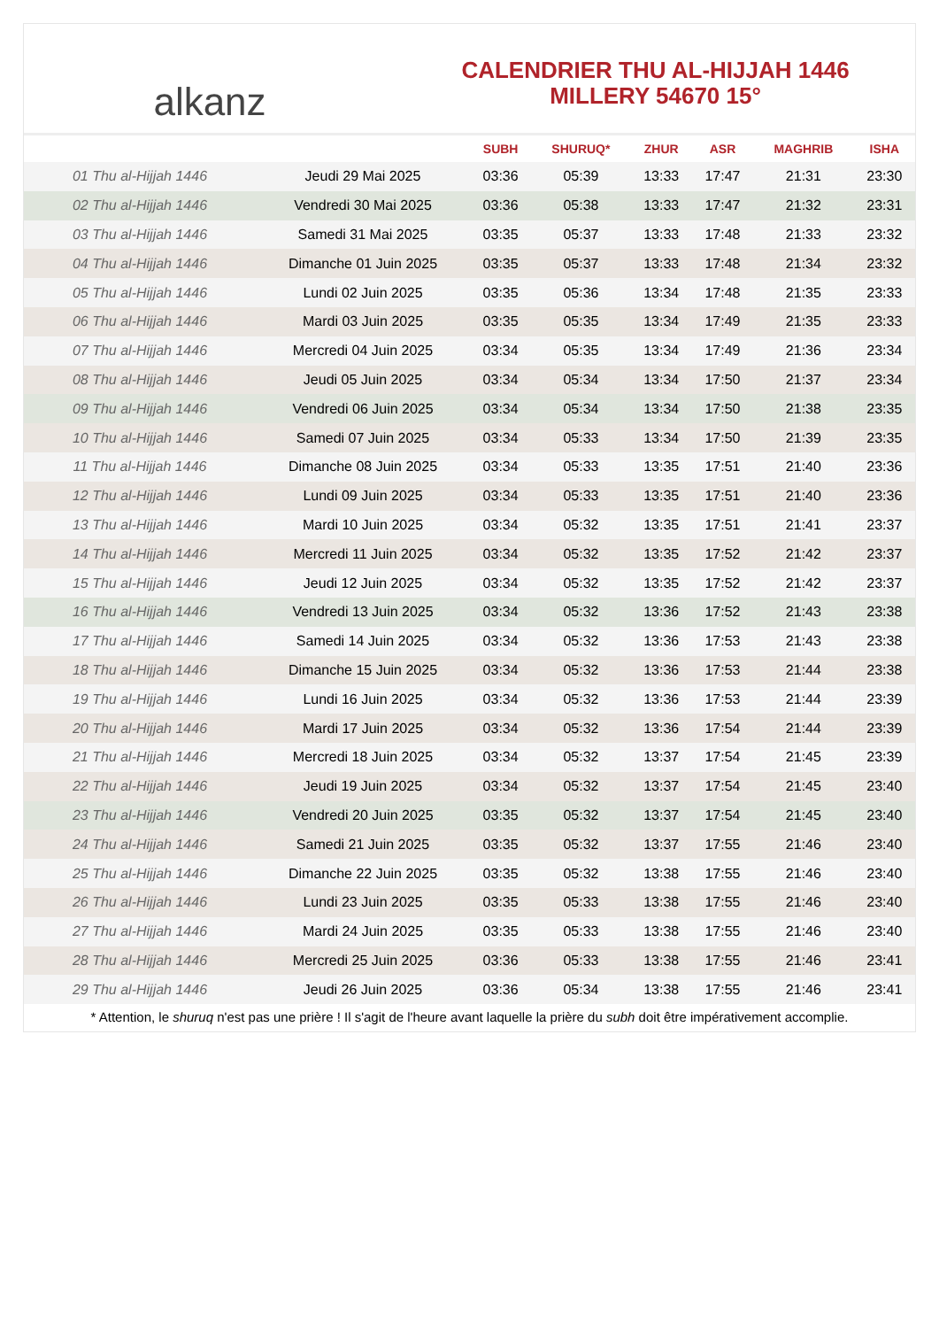alkanz
CALENDRIER THU AL-HIJJAH 1446
MILLERY 54670 15°
| | | SUBH | SHURUQ* | ZHUR | ASR | MAGHRIB | ISHA |
| --- | --- | --- | --- | --- | --- | --- | --- |
| 01 Thu al-Hijjah 1446 | Jeudi 29 Mai 2025 | 03:36 | 05:39 | 13:33 | 17:47 | 21:31 | 23:30 |
| 02 Thu al-Hijjah 1446 | Vendredi 30 Mai 2025 | 03:36 | 05:38 | 13:33 | 17:47 | 21:32 | 23:31 |
| 03 Thu al-Hijjah 1446 | Samedi 31 Mai 2025 | 03:35 | 05:37 | 13:33 | 17:48 | 21:33 | 23:32 |
| 04 Thu al-Hijjah 1446 | Dimanche 01 Juin 2025 | 03:35 | 05:37 | 13:33 | 17:48 | 21:34 | 23:32 |
| 05 Thu al-Hijjah 1446 | Lundi 02 Juin 2025 | 03:35 | 05:36 | 13:34 | 17:48 | 21:35 | 23:33 |
| 06 Thu al-Hijjah 1446 | Mardi 03 Juin 2025 | 03:35 | 05:35 | 13:34 | 17:49 | 21:35 | 23:33 |
| 07 Thu al-Hijjah 1446 | Mercredi 04 Juin 2025 | 03:34 | 05:35 | 13:34 | 17:49 | 21:36 | 23:34 |
| 08 Thu al-Hijjah 1446 | Jeudi 05 Juin 2025 | 03:34 | 05:34 | 13:34 | 17:50 | 21:37 | 23:34 |
| 09 Thu al-Hijjah 1446 | Vendredi 06 Juin 2025 | 03:34 | 05:34 | 13:34 | 17:50 | 21:38 | 23:35 |
| 10 Thu al-Hijjah 1446 | Samedi 07 Juin 2025 | 03:34 | 05:33 | 13:34 | 17:50 | 21:39 | 23:35 |
| 11 Thu al-Hijjah 1446 | Dimanche 08 Juin 2025 | 03:34 | 05:33 | 13:35 | 17:51 | 21:40 | 23:36 |
| 12 Thu al-Hijjah 1446 | Lundi 09 Juin 2025 | 03:34 | 05:33 | 13:35 | 17:51 | 21:40 | 23:36 |
| 13 Thu al-Hijjah 1446 | Mardi 10 Juin 2025 | 03:34 | 05:32 | 13:35 | 17:51 | 21:41 | 23:37 |
| 14 Thu al-Hijjah 1446 | Mercredi 11 Juin 2025 | 03:34 | 05:32 | 13:35 | 17:52 | 21:42 | 23:37 |
| 15 Thu al-Hijjah 1446 | Jeudi 12 Juin 2025 | 03:34 | 05:32 | 13:35 | 17:52 | 21:42 | 23:37 |
| 16 Thu al-Hijjah 1446 | Vendredi 13 Juin 2025 | 03:34 | 05:32 | 13:36 | 17:52 | 21:43 | 23:38 |
| 17 Thu al-Hijjah 1446 | Samedi 14 Juin 2025 | 03:34 | 05:32 | 13:36 | 17:53 | 21:43 | 23:38 |
| 18 Thu al-Hijjah 1446 | Dimanche 15 Juin 2025 | 03:34 | 05:32 | 13:36 | 17:53 | 21:44 | 23:38 |
| 19 Thu al-Hijjah 1446 | Lundi 16 Juin 2025 | 03:34 | 05:32 | 13:36 | 17:53 | 21:44 | 23:39 |
| 20 Thu al-Hijjah 1446 | Mardi 17 Juin 2025 | 03:34 | 05:32 | 13:36 | 17:54 | 21:44 | 23:39 |
| 21 Thu al-Hijjah 1446 | Mercredi 18 Juin 2025 | 03:34 | 05:32 | 13:37 | 17:54 | 21:45 | 23:39 |
| 22 Thu al-Hijjah 1446 | Jeudi 19 Juin 2025 | 03:34 | 05:32 | 13:37 | 17:54 | 21:45 | 23:40 |
| 23 Thu al-Hijjah 1446 | Vendredi 20 Juin 2025 | 03:35 | 05:32 | 13:37 | 17:54 | 21:45 | 23:40 |
| 24 Thu al-Hijjah 1446 | Samedi 21 Juin 2025 | 03:35 | 05:32 | 13:37 | 17:55 | 21:46 | 23:40 |
| 25 Thu al-Hijjah 1446 | Dimanche 22 Juin 2025 | 03:35 | 05:32 | 13:38 | 17:55 | 21:46 | 23:40 |
| 26 Thu al-Hijjah 1446 | Lundi 23 Juin 2025 | 03:35 | 05:33 | 13:38 | 17:55 | 21:46 | 23:40 |
| 27 Thu al-Hijjah 1446 | Mardi 24 Juin 2025 | 03:35 | 05:33 | 13:38 | 17:55 | 21:46 | 23:40 |
| 28 Thu al-Hijjah 1446 | Mercredi 25 Juin 2025 | 03:36 | 05:33 | 13:38 | 17:55 | 21:46 | 23:41 |
| 29 Thu al-Hijjah 1446 | Jeudi 26 Juin 2025 | 03:36 | 05:34 | 13:38 | 17:55 | 21:46 | 23:41 |
* Attention, le shuruq n'est pas une prière ! Il s'agit de l'heure avant laquelle la prière du subh doit être impérativement accomplie.